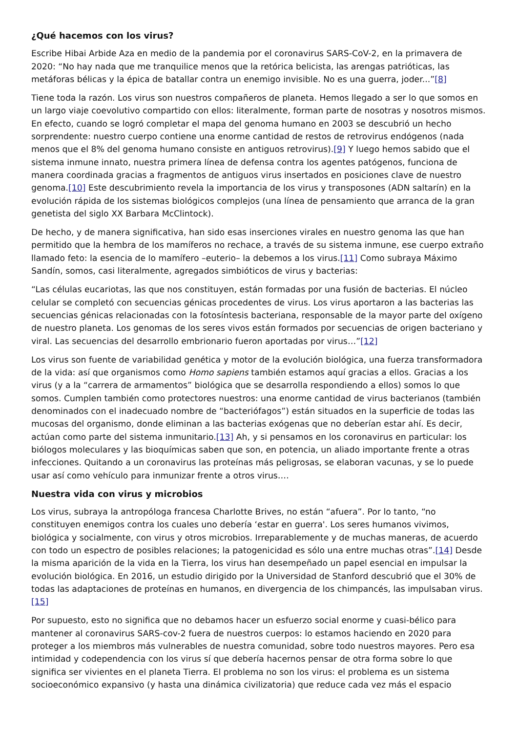¿Qué hacemos con los virus?
Escribe Hibai Arbide Aza en medio de la pandemia por el coronavirus SARS-CoV-2, en la primavera de 2020: “No hay nada que me tranquilice menos que la retórica belicista, las arengas patrióticas, las metáforas bélicas y la épica de batallar contra un enemigo invisible. No es una guerra, joder...”[8]
Tiene toda la razón. Los virus son nuestros compañeros de planeta. Hemos llegado a ser lo que somos en un largo viaje coevolutivo compartido con ellos: literalmente, forman parte de nosotras y nosotros mismos. En efecto, cuando se logró completar el mapa del genoma humano en 2003 se descubrió un hecho sorprendente: nuestro cuerpo contiene una enorme cantidad de restos de retrovirus endógenos (nada menos que el 8% del genoma humano consiste en antiguos retrovirus).[9] Y luego hemos sabido que el sistema inmune innato, nuestra primera línea de defensa contra los agentes patógenos, funciona de manera coordinada gracias a fragmentos de antiguos virus insertados en posiciones clave de nuestro genoma.[10] Este descubrimiento revela la importancia de los virus y transposones (ADN saltarín) en la evolución rápida de los sistemas biológicos complejos (una línea de pensamiento que arranca de la gran genetista del siglo XX Barbara McClintock).
De hecho, y de manera significativa, han sido esas inserciones virales en nuestro genoma las que han permitido que la hembra de los mamíferos no rechace, a través de su sistema inmune, ese cuerpo extraño llamado feto: la esencia de lo mamífero –euterio– la debemos a los virus.[11] Como subraya Máximo Sandín, somos, casi literalmente, agregados simbióticos de virus y bacterias:
“Las células eucariotas, las que nos constituyen, están formadas por una fusión de bacterias. El núcleo celular se completó con secuencias génicas procedentes de virus. Los virus aportaron a las bacterias las secuencias génicas relacionadas con la fotosíntesis bacteriana, responsable de la mayor parte del oxígeno de nuestro planeta. Los genomas de los seres vivos están formados por secuencias de origen bacteriano y viral. Las secuencias del desarrollo embrionario fueron aportadas por virus…”[12]
Los virus son fuente de variabilidad genética y motor de la evolución biológica, una fuerza transformadora de la vida: así que organismos como Homo sapiens también estamos aquí gracias a ellos. Gracias a los virus (y a la “carrera de armamentos” biológica que se desarrolla respondiendo a ellos) somos lo que somos. Cumplen también como protectores nuestros: una enorme cantidad de virus bacterianos (también denominados con el inadecuado nombre de “bacteriófagos”) están situados en la superficie de todas las mucosas del organismo, donde eliminan a las bacterias exógenas que no deberían estar ahí. Es decir, actúan como parte del sistema inmunitario.[13] Ah, y si pensamos en los coronavirus en particular: los biólogos moleculares y las bioquímicas saben que son, en potencia, un aliado importante frente a otras infecciones. Quitando a un coronavirus las proteínas más peligrosas, se elaboran vacunas, y se lo puede usar así como vehículo para inmunizar frente a otros virus….
Nuestra vida con virus y microbios
Los virus, subraya la antropóloga francesa Charlotte Brives, no están “afuera”. Por lo tanto, “no constituyen enemigos contra los cuales uno debería ‘estar en guerra'. Los seres humanos vivimos, biológica y socialmente, con virus y otros microbios. Irreparablemente y de muchas maneras, de acuerdo con todo un espectro de posibles relaciones; la patogenicidad es sólo una entre muchas otras”.[14] Desde la misma aparición de la vida en la Tierra, los virus han desempeñado un papel esencial en impulsar la evolución biológica. En 2016, un estudio dirigido por la Universidad de Stanford descubrió que el 30% de todas las adaptaciones de proteínas en humanos, en divergencia de los chimpancés, las impulsaban virus.[15]
Por supuesto, esto no significa que no debamos hacer un esfuerzo social enorme y cuasi-bélico para mantener al coronavirus SARS-cov-2 fuera de nuestros cuerpos: lo estamos haciendo en 2020 para proteger a los miembros más vulnerables de nuestra comunidad, sobre todo nuestros mayores. Pero esa intimidad y codependencia con los virus sí que debería hacernos pensar de otra forma sobre lo que significa ser vivientes en el planeta Tierra. El problema no son los virus: el problema es un sistema socioeconómico expansivo (y hasta una dinámica civilizatoria) que reduce cada vez más el espacio